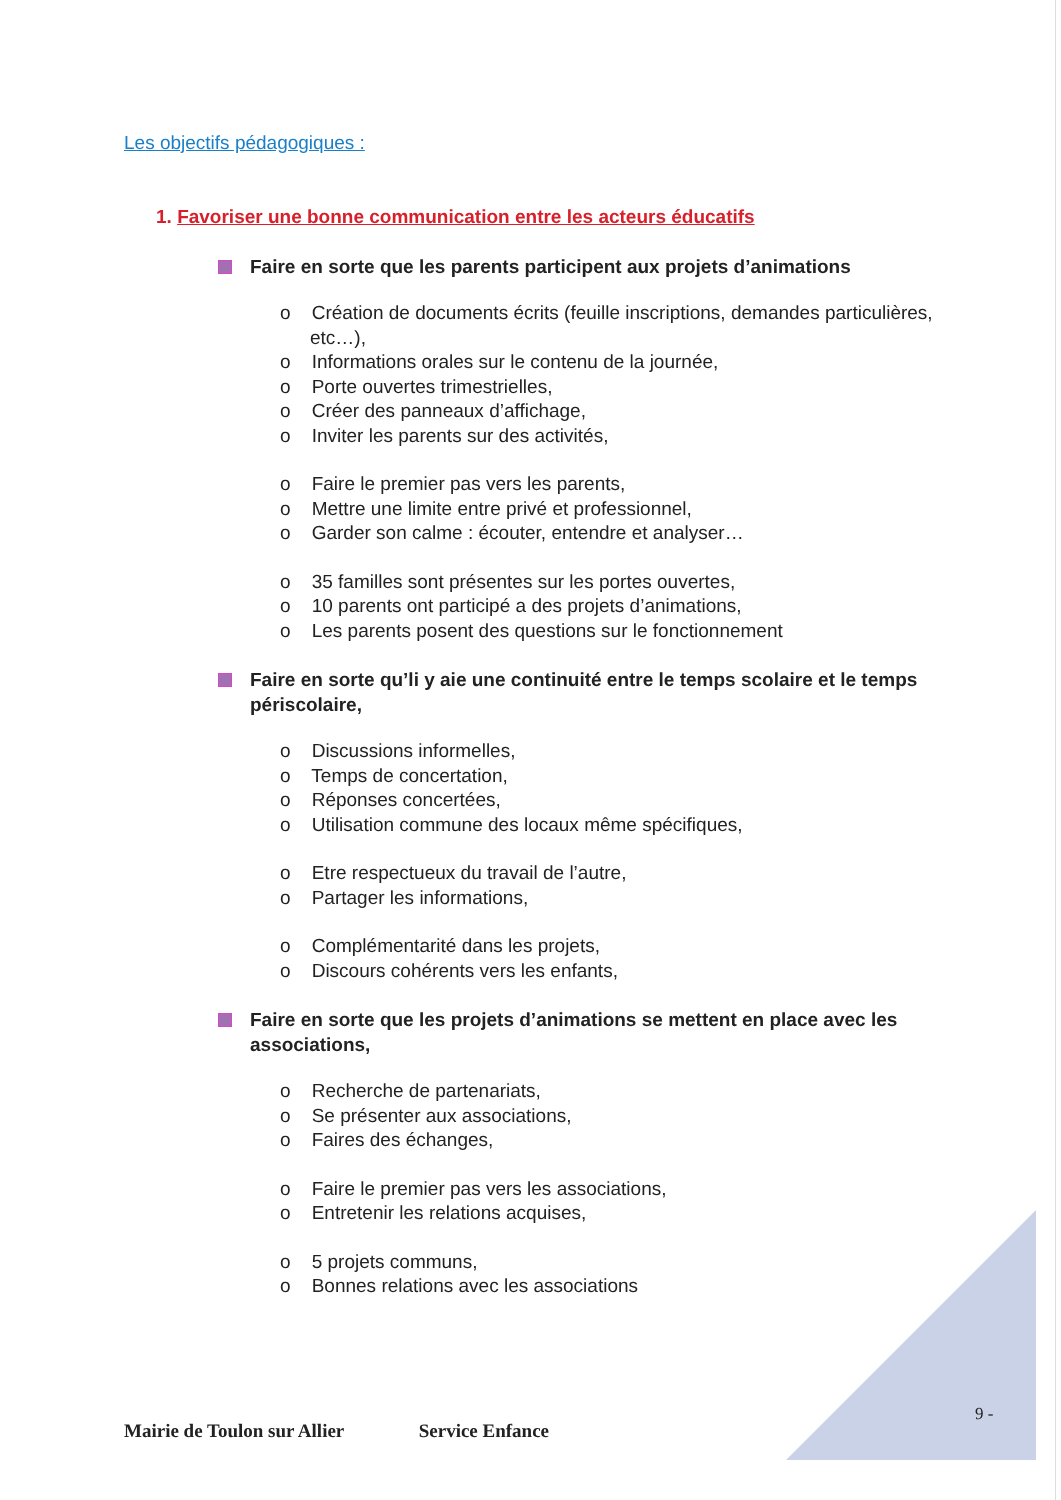Les objectifs pédagogiques :
1. Favoriser une bonne communication entre les acteurs éducatifs
Faire en sorte que les parents participent aux projets d’animations
o Création de documents écrits (feuille inscriptions, demandes particulières, etc…),
o Informations orales sur le contenu de la journée,
o Porte ouvertes trimestrielles,
o Créer des panneaux d’affichage,
o Inviter les parents sur des activités,
o Faire le premier pas vers les parents,
o Mettre une limite entre privé et professionnel,
o Garder son calme : écouter, entendre et analyser…
o 35 familles sont présentes sur les portes ouvertes,
o 10 parents ont participé a des projets d’animations,
o Les parents posent des questions sur le fonctionnement
Faire en sorte qu’li y aie une continuité entre le temps scolaire et le temps périscolaire,
o Discussions informelles,
o Temps de concertation,
o Réponses concertées,
o Utilisation commune des locaux même spécifiques,
o Etre respectueux du travail de l’autre,
o Partager les informations,
o Complémentarité dans les projets,
o Discours cohérents vers les enfants,
Faire en sorte que les projets d’animations se mettent en place avec les associations,
o Recherche de partenariats,
o Se présenter aux associations,
o Faires des échanges,
o Faire le premier pas vers les associations,
o Entretenir les relations acquises,
o 5 projets communs,
o Bonnes relations avec les associations
9 -
Mairie de Toulon sur Allier Service Enfance